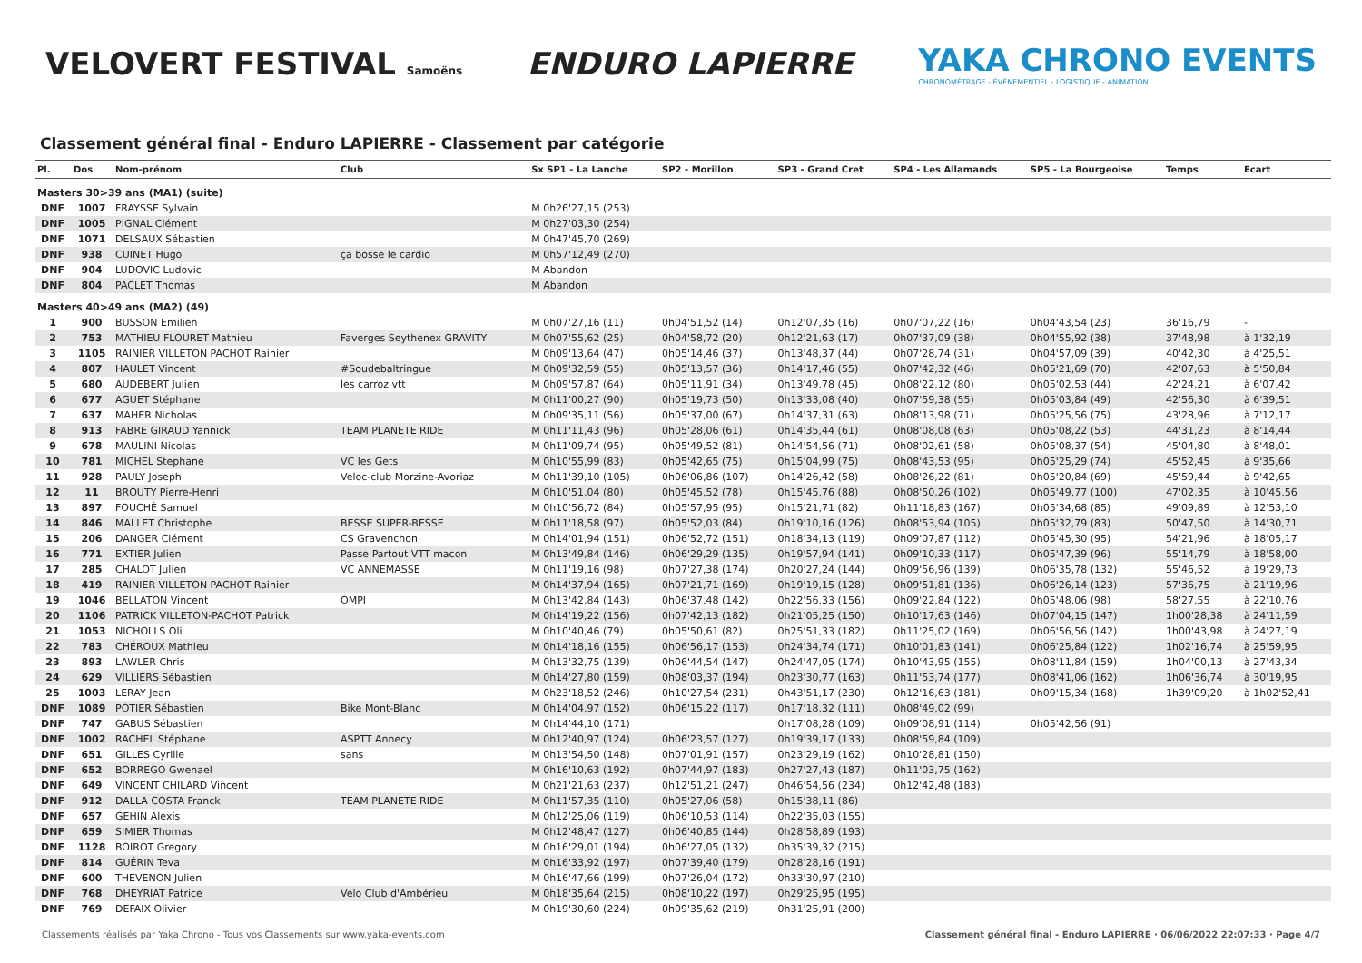VELOVERT FESTIVAL Samoëns
ENDURO LAPIERRE
YAKA CHRONO EVENTS
CHRONOMÉTRAGE - ÉVÉNEMENTIEL - LOGISTIQUE - ANIMATION
Classement général final - Enduro LAPIERRE - Classement par catégorie
| Pl. | Dos | Nom-prénom | Club | Sx SP1 - La Lanche | SP2 - Morillon | SP3 - Grand Cret | SP4 - Les Allamands | SP5 - La Bourgeoise | Temps | Ecart |
| --- | --- | --- | --- | --- | --- | --- | --- | --- | --- | --- |
| Masters 30>39 ans (MA1) (suite) | | | | | | | | | | |
| DNF | 1007 | FRAYSSE Sylvain | | M 0h26'27,15 (253) | | | | | | |
| DNF | 1005 | PIGNAL Clément | | M 0h27'03,30 (254) | | | | | | |
| DNF | 1071 | DELSAUX Sébastien | | M 0h47'45,70 (269) | | | | | | |
| DNF | 938 | CUINET Hugo | ça bosse le cardio | M 0h57'12,49 (270) | | | | | | |
| DNF | 904 | LUDOVIC Ludovic | | M Abandon | | | | | | |
| DNF | 804 | PACLET Thomas | | M Abandon | | | | | | |
| Masters 40>49 ans (MA2) (49) | | | | | | | | | | |
| 1 | 900 | BUSSON Emilien | | M 0h07'27,16 (11) | 0h04'51,52 (14) | 0h12'07,35 (16) | 0h07'07,22 (16) | 0h04'43,54 (23) | 36'16,79 | - |
| 2 | 753 | MATHIEU FLOURET Mathieu | Faverges Seythenex GRAVITY | M 0h07'55,62 (25) | 0h04'58,72 (20) | 0h12'21,63 (17) | 0h07'37,09 (38) | 0h04'55,92 (38) | 37'48,98 | à 1'32,19 |
| 3 | 1105 | RAINIER VILLETON PACHOT Rainier | | M 0h09'13,64 (47) | 0h05'14,46 (37) | 0h13'48,37 (44) | 0h07'28,74 (31) | 0h04'57,09 (39) | 40'42,30 | à 4'25,51 |
| 4 | 807 | HAULET Vincent | #Soudebaltringue | M 0h09'32,59 (55) | 0h05'13,57 (36) | 0h14'17,46 (55) | 0h07'42,32 (46) | 0h05'21,69 (70) | 42'07,63 | à 5'50,84 |
| 5 | 680 | AUDEBERT Julien | les carroz vtt | M 0h09'57,87 (64) | 0h05'11,91 (34) | 0h13'49,78 (45) | 0h08'22,12 (80) | 0h05'02,53 (44) | 42'24,21 | à 6'07,42 |
| 6 | 677 | AGUET Stéphane | | M 0h11'00,27 (90) | 0h05'19,73 (50) | 0h13'33,08 (40) | 0h07'59,38 (55) | 0h05'03,84 (49) | 42'56,30 | à 6'39,51 |
| 7 | 637 | MAHER Nicholas | | M 0h09'35,11 (56) | 0h05'37,00 (67) | 0h14'37,31 (63) | 0h08'13,98 (71) | 0h05'25,56 (75) | 43'28,96 | à 7'12,17 |
| 8 | 913 | FABRE GIRAUD Yannick | TEAM PLANETE RIDE | M 0h11'11,43 (96) | 0h05'28,06 (61) | 0h14'35,44 (61) | 0h08'08,08 (63) | 0h05'08,22 (53) | 44'31,23 | à 8'14,44 |
| 9 | 678 | MAULINI Nicolas | | M 0h11'09,74 (95) | 0h05'49,52 (81) | 0h14'54,56 (71) | 0h08'02,61 (58) | 0h05'08,37 (54) | 45'04,80 | à 8'48,01 |
| 10 | 781 | MICHEL Stephane | VC les Gets | M 0h10'55,99 (83) | 0h05'42,65 (75) | 0h15'04,99 (75) | 0h08'43,53 (95) | 0h05'25,29 (74) | 45'52,45 | à 9'35,66 |
| 11 | 928 | PAULY Joseph | Veloc-club Morzine-Avoriaz | M 0h11'39,10 (105) | 0h06'06,86 (107) | 0h14'26,42 (58) | 0h08'26,22 (81) | 0h05'20,84 (69) | 45'59,44 | à 9'42,65 |
| 12 | 11 | BROUTY Pierre-Henri | | M 0h10'51,04 (80) | 0h05'45,52 (78) | 0h15'45,76 (88) | 0h08'50,26 (102) | 0h05'49,77 (100) | 47'02,35 | à 10'45,56 |
| 13 | 897 | FOUCHÉ Samuel | | M 0h10'56,72 (84) | 0h05'57,95 (95) | 0h15'21,71 (82) | 0h11'18,83 (167) | 0h05'34,68 (85) | 49'09,89 | à 12'53,10 |
| 14 | 846 | MALLET Christophe | BESSE SUPER-BESSE | M 0h11'18,58 (97) | 0h05'52,03 (84) | 0h19'10,16 (126) | 0h08'53,94 (105) | 0h05'32,79 (83) | 50'47,50 | à 14'30,71 |
| 15 | 206 | DANGER Clément | CS Gravenchon | M 0h14'01,94 (151) | 0h06'52,72 (151) | 0h18'34,13 (119) | 0h09'07,87 (112) | 0h05'45,30 (95) | 54'21,96 | à 18'05,17 |
| 16 | 771 | EXTIER Julien | Passe Partout VTT macon | M 0h13'49,84 (146) | 0h06'29,29 (135) | 0h19'57,94 (141) | 0h09'10,33 (117) | 0h05'47,39 (96) | 55'14,79 | à 18'58,00 |
| 17 | 285 | CHALOT Julien | VC ANNEMASSE | M 0h11'19,16 (98) | 0h07'27,38 (174) | 0h20'27,24 (144) | 0h09'56,96 (139) | 0h06'35,78 (132) | 55'46,52 | à 19'29,73 |
| 18 | 419 | RAINIER VILLETON PACHOT Rainier | | M 0h14'37,94 (165) | 0h07'21,71 (169) | 0h19'19,15 (128) | 0h09'51,81 (136) | 0h06'26,14 (123) | 57'36,75 | à 21'19,96 |
| 19 | 1046 | BELLATON Vincent | OMPI | M 0h13'42,84 (143) | 0h06'37,48 (142) | 0h22'56,33 (156) | 0h09'22,84 (122) | 0h05'48,06 (98) | 58'27,55 | à 22'10,76 |
| 20 | 1106 | PATRICK VILLETON-PACHOT Patrick | | M 0h14'19,22 (156) | 0h07'42,13 (182) | 0h21'05,25 (150) | 0h10'17,63 (146) | 0h07'04,15 (147) | 1h00'28,38 | à 24'11,59 |
| 21 | 1053 | NICHOLLS Oli | | M 0h10'40,46 (79) | 0h05'50,61 (82) | 0h25'51,33 (182) | 0h11'25,02 (169) | 0h06'56,56 (142) | 1h00'43,98 | à 24'27,19 |
| 22 | 783 | CHÉROUX Mathieu | | M 0h14'18,16 (155) | 0h06'56,17 (153) | 0h24'34,74 (171) | 0h10'01,83 (141) | 0h06'25,84 (122) | 1h02'16,74 | à 25'59,95 |
| 23 | 893 | LAWLER Chris | | M 0h13'32,75 (139) | 0h06'44,54 (147) | 0h24'47,05 (174) | 0h10'43,95 (155) | 0h08'11,84 (159) | 1h04'00,13 | à 27'43,34 |
| 24 | 629 | VILLIERS Sébastien | | M 0h14'27,80 (159) | 0h08'03,37 (194) | 0h23'30,77 (163) | 0h11'53,74 (177) | 0h08'41,06 (162) | 1h06'36,74 | à 30'19,95 |
| 25 | 1003 | LERAY Jean | | M 0h23'18,52 (246) | 0h10'27,54 (231) | 0h43'51,17 (230) | 0h12'16,63 (181) | 0h09'15,34 (168) | 1h39'09,20 | à 1h02'52,41 |
| DNF | 1089 | POTIER Sébastien | Bike Mont-Blanc | M 0h14'04,97 (152) | 0h06'15,22 (117) | 0h17'18,32 (111) | 0h08'49,02 (99) | | | |
| DNF | 747 | GABUS Sébastien | | M 0h14'44,10 (171) | | 0h17'08,28 (109) | 0h09'08,91 (114) | 0h05'42,56 (91) | | |
| DNF | 1002 | RACHEL Stéphane | ASPTT Annecy | M 0h12'40,97 (124) | 0h06'23,57 (127) | 0h19'39,17 (133) | 0h08'59,84 (109) | | | |
| DNF | 651 | GILLES Cyrille | sans | M 0h13'54,50 (148) | 0h07'01,91 (157) | 0h23'29,19 (162) | 0h10'28,81 (150) | | | |
| DNF | 652 | BORREGO Gwenael | | M 0h16'10,63 (192) | 0h07'44,97 (183) | 0h27'27,43 (187) | 0h11'03,75 (162) | | | |
| DNF | 649 | VINCENT CHILARD Vincent | | M 0h21'21,63 (237) | 0h12'51,21 (247) | 0h46'54,56 (234) | 0h12'42,48 (183) | | | |
| DNF | 912 | DALLA COSTA Franck | TEAM PLANETE RIDE | M 0h11'57,35 (110) | 0h05'27,06 (58) | 0h15'38,11 (86) | | | | |
| DNF | 657 | GEHIN Alexis | | M 0h12'25,06 (119) | 0h06'10,53 (114) | 0h22'35,03 (155) | | | | |
| DNF | 659 | SIMIER Thomas | | M 0h12'48,47 (127) | 0h06'40,85 (144) | 0h28'58,89 (193) | | | | |
| DNF | 1128 | BOIROT Gregory | | M 0h16'29,01 (194) | 0h06'27,05 (132) | 0h35'39,32 (215) | | | | |
| DNF | 814 | GUÉRIN Teva | | M 0h16'33,92 (197) | 0h07'39,40 (179) | 0h28'28,16 (191) | | | | |
| DNF | 600 | THEVENON Julien | | M 0h16'47,66 (199) | 0h07'26,04 (172) | 0h33'30,97 (210) | | | | |
| DNF | 768 | DHEYRIAT Patrice | Vélo Club d'Ambérieu | M 0h18'35,64 (215) | 0h08'10,22 (197) | 0h29'25,95 (195) | | | | |
| DNF | 769 | DEFAIX Olivier | | M 0h19'30,60 (224) | 0h09'35,62 (219) | 0h31'25,91 (200) | | | | |
Classements réalisés par Yaka Chrono - Tous vos Classements sur www.yaka-events.com Classement général final - Enduro LAPIERRE · 06/06/2022 22:07:33 · Page 4/7